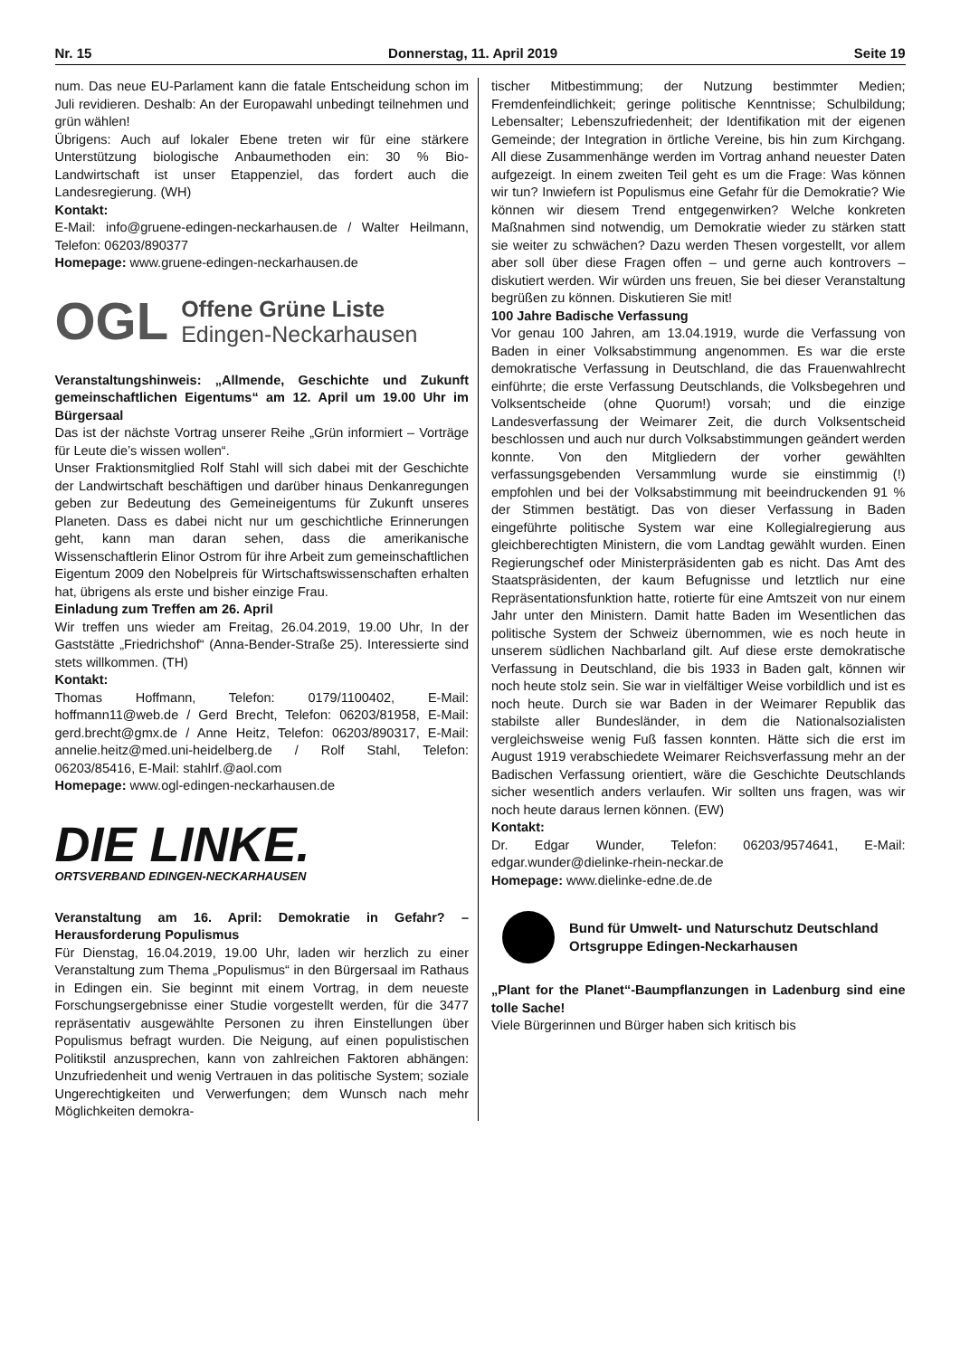Nr. 15 Donnerstag, 11. April 2019 Seite 19
num. Das neue EU-Parlament kann die fatale Entscheidung schon im Juli revidieren. Deshalb: An der Europawahl unbedingt teilnehmen und grün wählen!
Übrigens: Auch auf lokaler Ebene treten wir für eine stärkere Unterstützung biologische Anbaumethoden ein: 30 % Bio-Landwirtschaft ist unser Etappenziel, das fordert auch die Landesregierung. (WH)
Kontakt:
E-Mail: info@gruene-edingen-neckarhausen.de / Walter Heilmann, Telefon: 06203/890377
Homepage: www.gruene-edingen-neckarhausen.de
OGL Offene Grüne Liste
Edingen-Neckarhausen
Veranstaltungshinweis: „Allmende, Geschichte und Zukunft gemeinschaftlichen Eigentums“ am 12. April um 19.00 Uhr im Bürgersaal
Das ist der nächste Vortrag unserer Reihe „Grün informiert – Vorträge für Leute die’s wissen wollen“.
Unser Fraktionsmitglied Rolf Stahl will sich dabei mit der Geschichte der Landwirtschaft beschäftigen und darüber hinaus Denkanregungen geben zur Bedeutung des Gemeineigentums für Zukunft unseres Planeten. Dass es dabei nicht nur um geschichtliche Erinnerungen geht, kann man daran sehen, dass die amerikanische Wissenschaftlerin Elinor Ostrom für ihre Arbeit zum gemeinschaftlichen Eigentum 2009 den Nobelpreis für Wirtschaftswissenschaften erhalten hat, übrigens als erste und bisher einzige Frau.
Einladung zum Treffen am 26. April
Wir treffen uns wieder am Freitag, 26.04.2019, 19.00 Uhr, In der Gaststätte „Friedrichshof“ (Anna-Bender-Straße 25). Interessierte sind stets willkommen. (TH)
Kontakt:
Thomas Hoffmann, Telefon: 0179/1100402, E-Mail: hoffmann11@web.de / Gerd Brecht, Telefon: 06203/81958, E-Mail: gerd.brecht@gmx.de / Anne Heitz, Telefon: 06203/890317, E-Mail: annelie.heitz@med.uni-heidelberg.de / Rolf Stahl, Telefon: 06203/85416, E-Mail: stahlrf.@aol.com
Homepage: www.ogl-edingen-neckarhausen.de
DIE LINKE.
ORTSVERBAND EDINGEN-NECKARHAUSEN
Veranstaltung am 16. April: Demokratie in Gefahr? – Herausforderung Populismus
Für Dienstag, 16.04.2019, 19.00 Uhr, laden wir herzlich zu einer Veranstaltung zum Thema „Populismus“ in den Bürgersaal im Rathaus in Edingen ein. Sie beginnt mit einem Vortrag, in dem neueste Forschungsergebnisse einer Studie vorgestellt werden, für die 3477 repräsentativ ausgewählte Personen zu ihren Einstellungen über Populismus befragt wurden. Die Neigung, auf einen populistischen Politikstil anzusprechen, kann von zahlreichen Faktoren abhängen: Unzufriedenheit und wenig Vertrauen in das politische System; soziale Ungerechtigkeiten und Verwerfungen; dem Wunsch nach mehr Möglichkeiten demokra-
tischer Mitbestimmung; der Nutzung bestimmter Medien; Fremdenfeindlichkeit; geringe politische Kenntnisse; Schulbildung; Lebensalter; Lebenszufriedenheit; der Identifikation mit der eigenen Gemeinde; der Integration in örtliche Vereine, bis hin zum Kirchgang. All diese Zusammenhänge werden im Vortrag anhand neuester Daten aufgezeigt. In einem zweiten Teil geht es um die Frage: Was können wir tun? Inwiefern ist Populismus eine Gefahr für die Demokratie? Wie können wir diesem Trend entgegenwirken? Welche konkreten Maßnahmen sind notwendig, um Demokratie wieder zu stärken statt sie weiter zu schwächen? Dazu werden Thesen vorgestellt, vor allem aber soll über diese Fragen offen – und gerne auch kontrovers – diskutiert werden. Wir würden uns freuen, Sie bei dieser Veranstaltung begrüßen zu können. Diskutieren Sie mit!
100 Jahre Badische Verfassung
Vor genau 100 Jahren, am 13.04.1919, wurde die Verfassung von Baden in einer Volksabstimmung angenommen. Es war die erste demokratische Verfassung in Deutschland, die das Frauenwahlrecht einführte; die erste Verfassung Deutschlands, die Volksbegehren und Volksentscheide (ohne Quorum!) vorsah; und die einzige Landesverfassung der Weimarer Zeit, die durch Volksentscheid beschlossen und auch nur durch Volksabstimmungen geändert werden konnte. Von den Mitgliedern der vorher gewählten verfassungsgebenden Versammlung wurde sie einstimmig (!) empfohlen und bei der Volksabstimmung mit beeindruckenden 91 % der Stimmen bestätigt. Das von dieser Verfassung in Baden eingeführte politische System war eine Kollegialregierung aus gleichberechtigten Ministern, die vom Landtag gewählt wurden. Einen Regierungschef oder Ministerpräsidenten gab es nicht. Das Amt des Staatspräsidenten, der kaum Befugnisse und letztlich nur eine Repräsentationsfunktion hatte, rotierte für eine Amtszeit von nur einem Jahr unter den Ministern. Damit hatte Baden im Wesentlichen das politische System der Schweiz übernommen, wie es noch heute in unserem südlichen Nachbarland gilt. Auf diese erste demokratische Verfassung in Deutschland, die bis 1933 in Baden galt, können wir noch heute stolz sein. Sie war in vielfältiger Weise vorbildlich und ist es noch heute. Durch sie war Baden in der Weimarer Republik das stabilste aller Bundesländer, in dem die Nationalsozialisten vergleichsweise wenig Fuß fassen konnten. Hätte sich die erst im August 1919 verabschiedete Weimarer Reichsverfassung mehr an der Badischen Verfassung orientiert, wäre die Geschichte Deutschlands sicher wesentlich anders verlaufen. Wir sollten uns fragen, was wir noch heute daraus lernen können. (EW)
Kontakt:
Dr. Edgar Wunder, Telefon: 06203/9574641, E-Mail: edgar.wunder@dielinke-rhein-neckar.de
Homepage: www.dielinke-edne.de.de
Bund für Umwelt- und Naturschutz Deutschland
Ortsgruppe Edingen-Neckarhausen
„Plant for the Planet“-Baumpflanzungen in Ladenburg sind eine tolle Sache!
Viele Bürgerinnen und Bürger haben sich kritisch bis